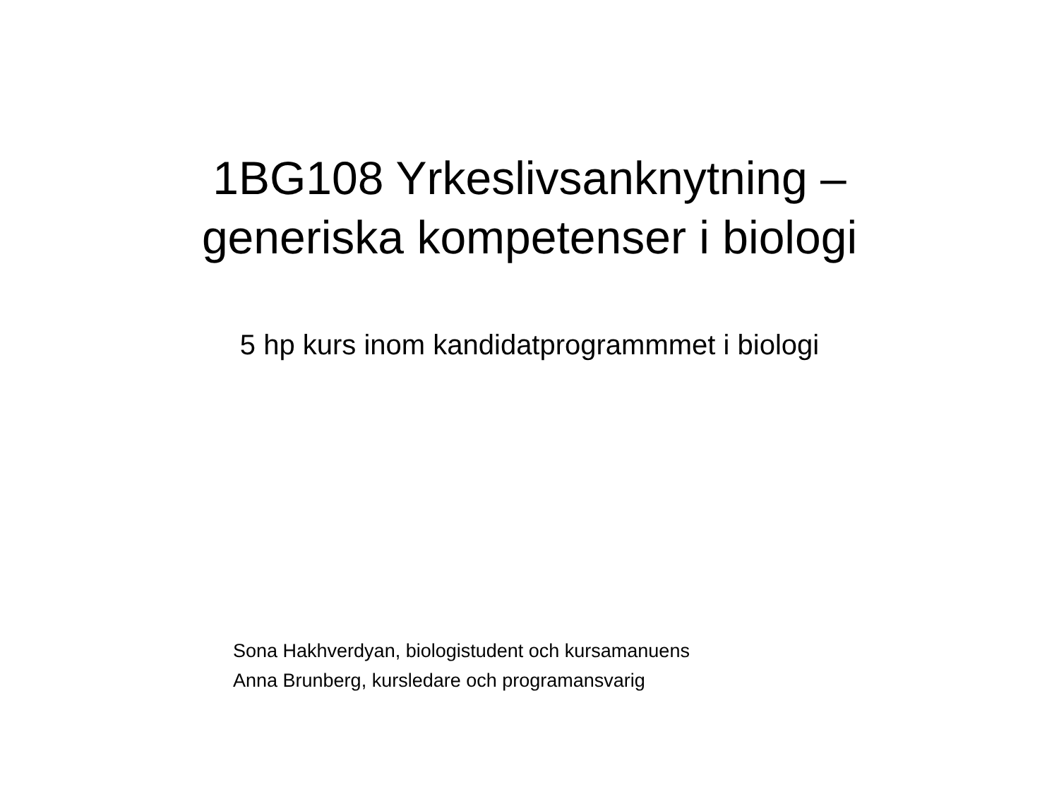1BG108 Yrkeslivsanknytning –
generiska kompetenser i biologi
5 hp kurs inom kandidatprogrammmet i biologi
Sona Hakhverdyan, biologistudent och kursamanuens
Anna Brunberg, kursledare och programansvarig